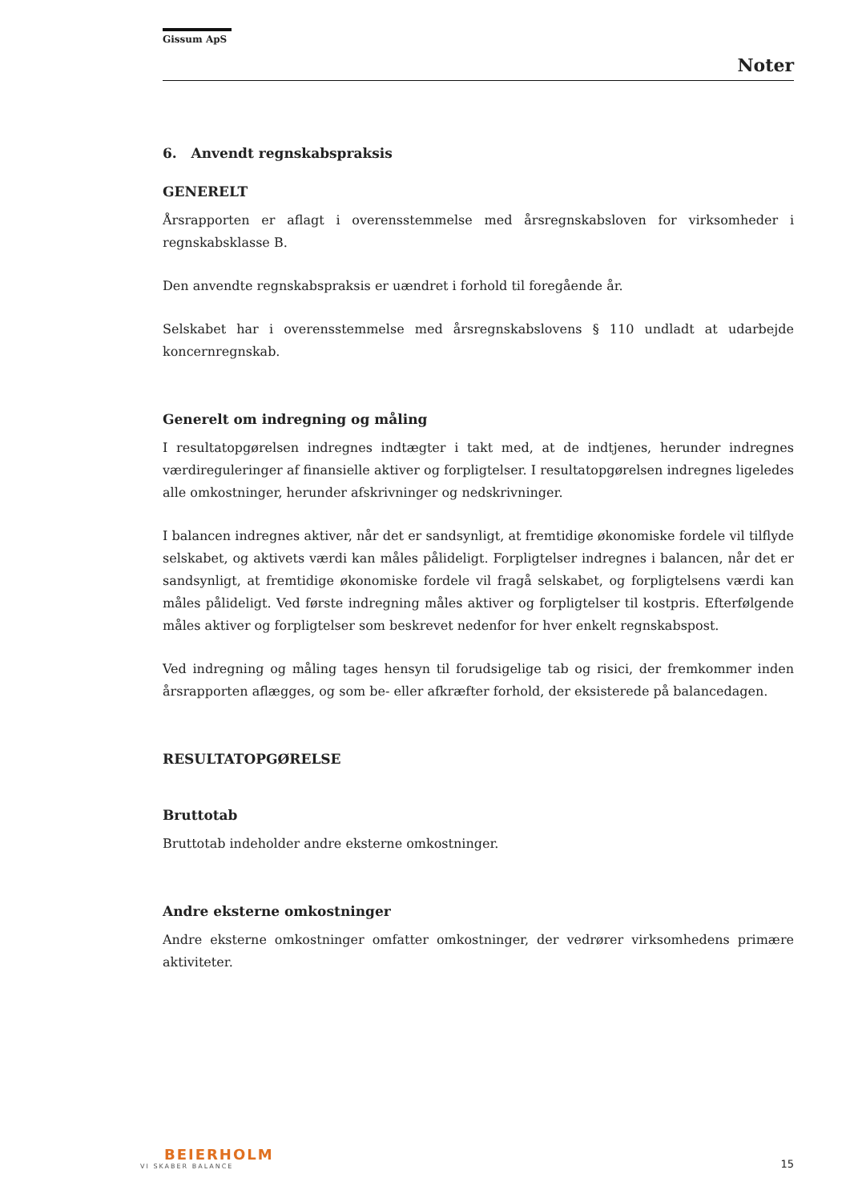Gissum ApS
Noter
6. Anvendt regnskabspraksis
GENERELT
Årsrapporten er aflagt i overensstemmelse med årsregnskabsloven for virksomheder i regnskabsklasse B.
Den anvendte regnskabspraksis er uændret i forhold til foregående år.
Selskabet har i overensstemmelse med årsregnskabslovens § 110 undladt at udarbejde koncernregnskab.
Generelt om indregning og måling
I resultatopgørelsen indregnes indtægter i takt med, at de indtjenes, herunder indregnes værdireguleringer af finansielle aktiver og forpligtelser. I resultatopgørelsen indregnes ligeledes alle omkostninger, herunder afskrivninger og nedskrivninger.
I balancen indregnes aktiver, når det er sandsynligt, at fremtidige økonomiske fordele vil tilflyde selskabet, og aktivets værdi kan måles pålideligt. Forpligtelser indregnes i balancen, når det er sandsynligt, at fremtidige økonomiske fordele vil fragå selskabet, og forpligtelsens værdi kan måles pålideligt. Ved første indregning måles aktiver og forpligtelser til kostpris. Efterfølgende måles aktiver og forpligtelser som beskrevet nedenfor for hver enkelt regnskabspost.
Ved indregning og måling tages hensyn til forudsigelige tab og risici, der fremkommer inden årsrapporten aflægges, og som be- eller afkræfter forhold, der eksisterede på balancedagen.
RESULTATOPGØRELSE
Bruttotab
Bruttotab indeholder andre eksterne omkostninger.
Andre eksterne omkostninger
Andre eksterne omkostninger omfatter omkostninger, der vedrører virksomhedens primære aktiviteter.
BEIERHOLM
VI SKABER BALANCE
15